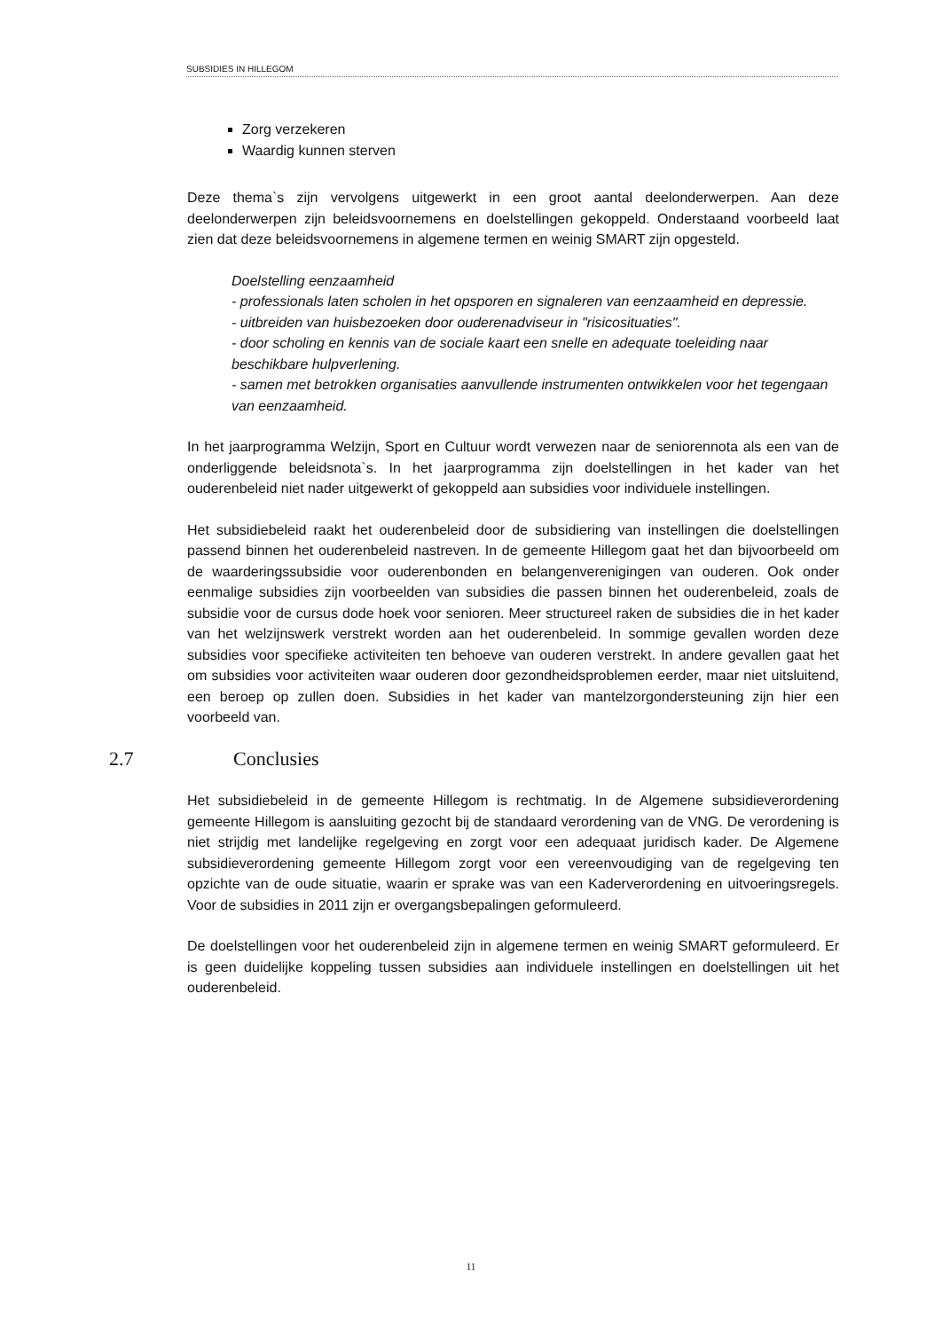SUBSIDIES IN HILLEGOM
Zorg verzekeren
Waardig kunnen sterven
Deze thema`s zijn vervolgens uitgewerkt in een groot aantal deelonderwerpen. Aan deze deelonderwerpen zijn beleidsvoornemens en doelstellingen gekoppeld. Onderstaand voorbeeld laat zien dat deze beleidsvoornemens in algemene termen en weinig SMART zijn opgesteld.
Doelstelling eenzaamheid
- professionals laten scholen in het opsporen en signaleren van eenzaamheid en depressie.
- uitbreiden van huisbezoeken door ouderenadviseur in "risicosituaties".
- door scholing en kennis van de sociale kaart een snelle en adequate toeleiding naar beschikbare hulpverlening.
- samen met betrokken organisaties aanvullende instrumenten ontwikkelen voor het tegengaan van eenzaamheid.
In het jaarprogramma Welzijn, Sport en Cultuur wordt verwezen naar de seniorennota als een van de onderliggende beleidsnota`s. In het jaarprogramma zijn doelstellingen in het kader van het ouderenbeleid niet nader uitgewerkt of gekoppeld aan subsidies voor individuele instellingen.
Het subsidiebeleid raakt het ouderenbeleid door de subsidiering van instellingen die doelstellingen passend binnen het ouderenbeleid nastreven. In de gemeente Hillegom gaat het dan bijvoorbeeld om de waarderingssubsidie voor ouderenbonden en belangenverenigingen van ouderen. Ook onder eenmalige subsidies zijn voorbeelden van subsidies die passen binnen het ouderenbeleid, zoals de subsidie voor de cursus dode hoek voor senioren. Meer structureel raken de subsidies die in het kader van het welzijnswerk verstrekt worden aan het ouderenbeleid. In sommige gevallen worden deze subsidies voor specifieke activiteiten ten behoeve van ouderen verstrekt. In andere gevallen gaat het om subsidies voor activiteiten waar ouderen door gezondheidsproblemen eerder, maar niet uitsluitend, een beroep op zullen doen. Subsidies in het kader van mantelzorgondersteuning zijn hier een voorbeeld van.
2.7 Conclusies
Het subsidiebeleid in de gemeente Hillegom is rechtmatig. In de Algemene subsidieverordening gemeente Hillegom is aansluiting gezocht bij de standaard verordening van de VNG. De verordening is niet strijdig met landelijke regelgeving en zorgt voor een adequaat juridisch kader. De Algemene subsidieverordening gemeente Hillegom zorgt voor een vereenvoudiging van de regelgeving ten opzichte van de oude situatie, waarin er sprake was van een Kaderverordening en uitvoeringsregels. Voor de subsidies in 2011 zijn er overgangsbepalingen geformuleerd.
De doelstellingen voor het ouderenbeleid zijn in algemene termen en weinig SMART geformuleerd. Er is geen duidelijke koppeling tussen subsidies aan individuele instellingen en doelstellingen uit het ouderenbeleid.
11